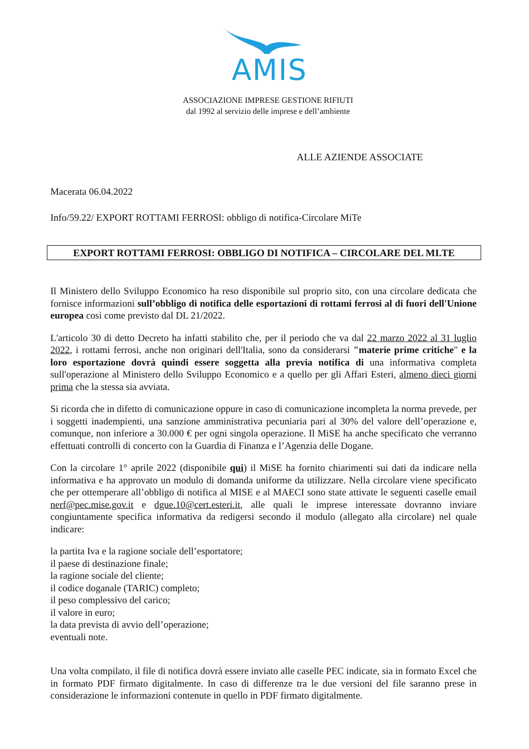AMIS
ASSOCIAZIONE IMPRESE GESTIONE RIFIUTI
dal 1992 al servizio delle imprese e dell’ambiente
ALLE AZIENDE ASSOCIATE
Macerata 06.04.2022
Info/59.22/ EXPORT ROTTAMI FERROSI: obbligo di notifica-Circolare MiTe
EXPORT ROTTAMI FERROSI: OBBLIGO DI NOTIFICA – CIRCOLARE DEL MI.TE
Il Ministero dello Sviluppo Economico ha reso disponibile sul proprio sito, con una circolare dedicata che fornisce informazioni sull’obbligo di notifica delle esportazioni di rottami ferrosi al di fuori dell'Unione europea così come previsto dal DL 21/2022.
L'articolo 30 di detto Decreto ha infatti stabilito che, per il periodo che va dal 22 marzo 2022 al 31 luglio 2022, i rottami ferrosi, anche non originari dell'Italia, sono da considerarsi "materie prime critiche" e la loro esportazione dovrà quindi essere soggetta alla previa notifica di una informativa completa sull'operazione al Ministero dello Sviluppo Economico e a quello per gli Affari Esteri, almeno dieci giorni prima che la stessa sia avviata.
Si ricorda che in difetto di comunicazione oppure in caso di comunicazione incompleta la norma prevede, per i soggetti inadempienti, una sanzione amministrativa pecuniaria pari al 30% del valore dell’operazione e, comunque, non inferiore a 30.000 € per ogni singola operazione. Il MiSE ha anche specificato che verranno effettuati controlli di concerto con la Guardia di Finanza e l’Agenzia delle Dogane.
Con la circolare 1° aprile 2022 (disponibile qui) il MiSE ha fornito chiarimenti sui dati da indicare nella informativa e ha approvato un modulo di domanda uniforme da utilizzare. Nella circolare viene specificato che per ottemperare all’obbligo di notifica al MISE e al MAECI sono state attivate le seguenti caselle email nerf@pec.mise.gov.it e dgue.10@cert.esteri.it, alle quali le imprese interessate dovranno inviare congiuntamente specifica informativa da redigersi secondo il modulo (allegato alla circolare) nel quale indicare:
la partita Iva e la ragione sociale dell’esportatore;
il paese di destinazione finale;
la ragione sociale del cliente;
il codice doganale (TARIC) completo;
il peso complessivo del carico;
il valore in euro;
la data prevista di avvio dell’operazione;
eventuali note.
Una volta compilato, il file di notifica dovrà essere inviato alle caselle PEC indicate, sia in formato Excel che in formato PDF firmato digitalmente. In caso di differenze tra le due versioni del file saranno prese in considerazione le informazioni contenute in quello in PDF firmato digitalmente.